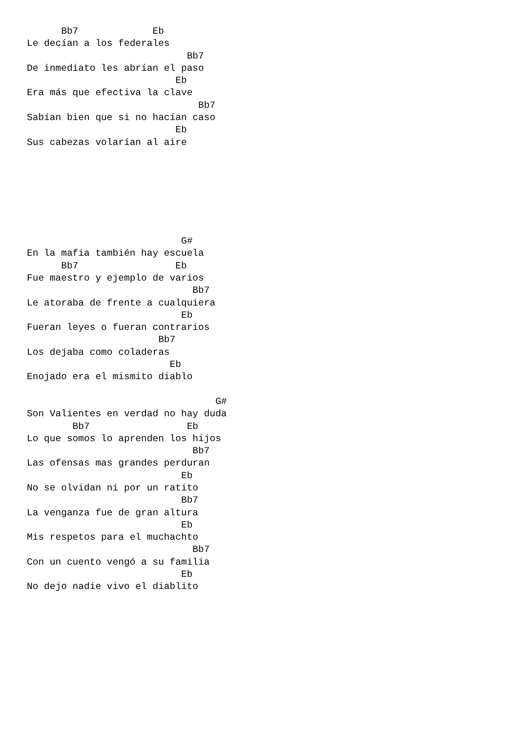Bb7             Eb
Le decían a los federales
                            Bb7
De inmediato les abrían el paso
                          Eb
Era más que efectiva la clave
                              Bb7
Sabían bien que si no hacían caso
                          Eb
Sus cabezas volarían al aire







                           G#
En la mafia también hay escuela
      Bb7                 Eb
Fue maestro y ejemplo de varios
                             Bb7
Le atoraba de frente a cualquiera
                           Eb
Fueran leyes o fueran contrarios
                       Bb7
Los dejaba como coladeras
                         Eb
Enojado era el mismito diablo

                                 G#
Son Valientes en verdad no hay duda
        Bb7                 Eb
Lo que somos lo aprenden los hijos
                             Bb7
Las ofensas mas grandes perduran
                           Eb
No se olvidan ni por un ratito
                           Bb7
La venganza fue de gran altura
                           Eb
Mis respetos para el muchachto
                             Bb7
Con un cuento vengó a su familia
                           Eb
No dejo nadie vivo el diablito